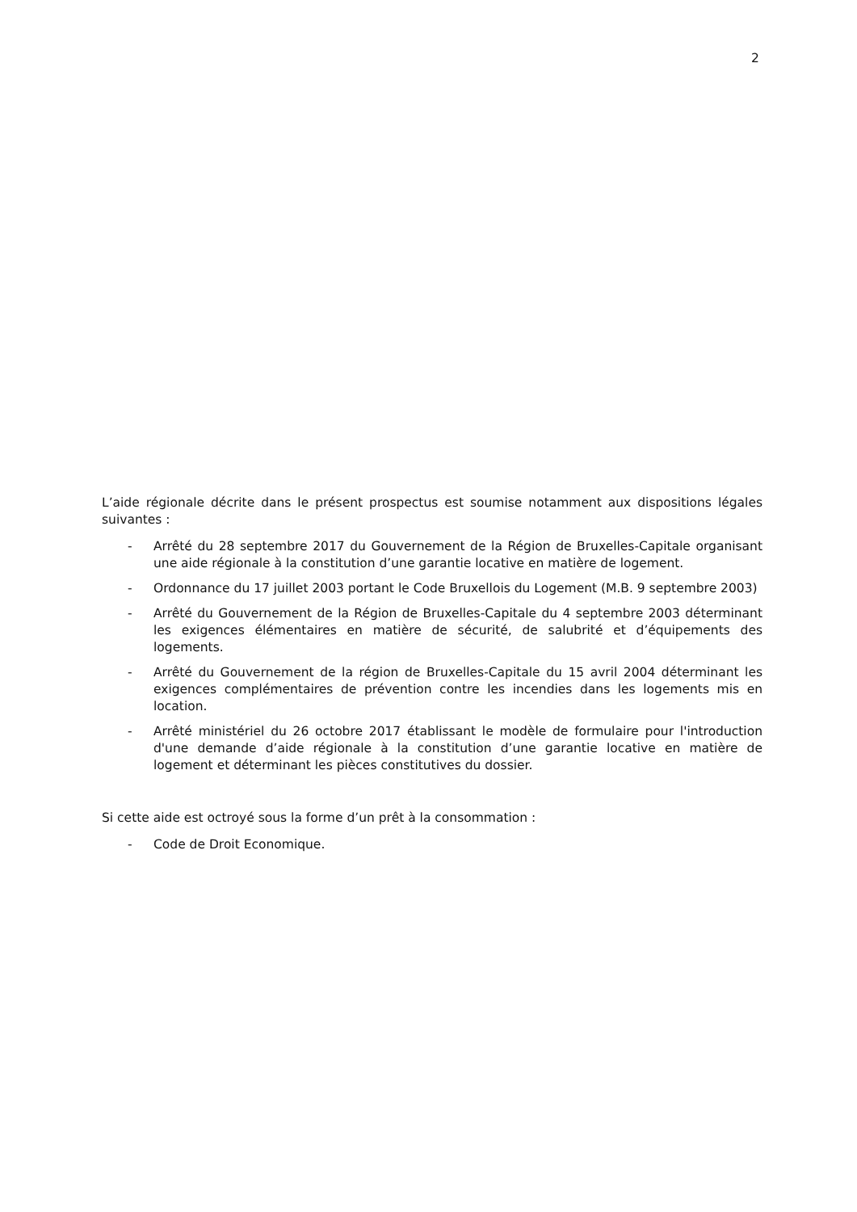2
L’aide régionale décrite dans le présent prospectus est soumise notamment aux dispositions légales suivantes :
- Arrêté du 28 septembre 2017 du Gouvernement de la Région de Bruxelles-Capitale organisant une aide régionale à la constitution d’une garantie locative en matière de logement.
- Ordonnance du 17 juillet 2003 portant le Code Bruxellois du Logement (M.B. 9 septembre 2003)
- Arrêté du Gouvernement de la Région de Bruxelles-Capitale du 4 septembre 2003 déterminant les exigences élémentaires en matière de sécurité, de salubrité et d’équipements des logements.
- Arrêté du Gouvernement de la région de Bruxelles-Capitale du 15 avril 2004 déterminant les exigences complémentaires de prévention contre les incendies dans les logements mis en location.
- Arrêté ministériel du 26 octobre 2017 établissant le modèle de formulaire pour l'introduction d'une demande d’aide régionale à la constitution d’une garantie locative en matière de logement et déterminant les pièces constitutives du dossier.
Si cette aide est octroyé sous la forme d’un prêt à la consommation :
- Code de Droit Economique.